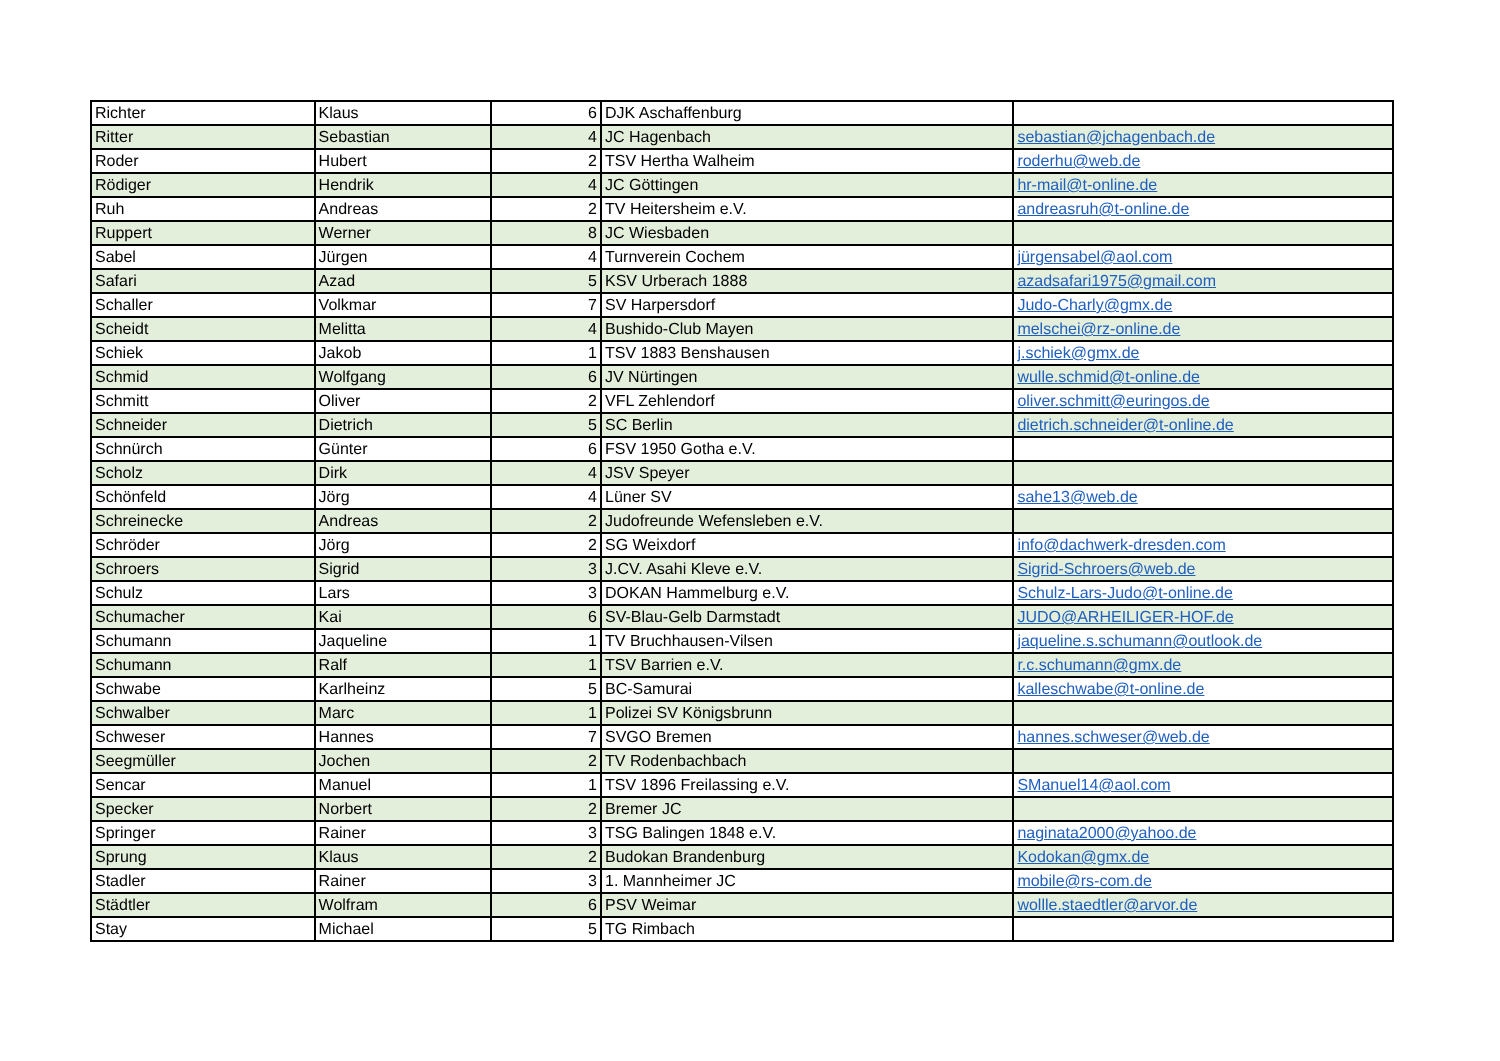| Richter | Klaus | 6 | DJK Aschaffenburg | |
| Ritter | Sebastian | 4 | JC Hagenbach | sebastian@jchagenbach.de |
| Roder | Hubert | 2 | TSV Hertha Walheim | roderhu@web.de |
| Rödiger | Hendrik | 4 | JC Göttingen | hr-mail@t-online.de |
| Ruh | Andreas | 2 | TV Heitersheim e.V. | andreasruh@t-online.de |
| Ruppert | Werner | 8 | JC Wiesbaden | |
| Sabel | Jürgen | 4 | Turnverein Cochem | jürgensabel@aol.com |
| Safari | Azad | 5 | KSV Urberach 1888 | azadsafari1975@gmail.com |
| Schaller | Volkmar | 7 | SV Harpersdorf | Judo-Charly@gmx.de |
| Scheidt | Melitta | 4 | Bushido-Club Mayen | melschei@rz-online.de |
| Schiek | Jakob | 1 | TSV 1883 Benshausen | j.schiek@gmx.de |
| Schmid | Wolfgang | 6 | JV Nürtingen | wulle.schmid@t-online.de |
| Schmitt | Oliver | 2 | VFL Zehlendorf | oliver.schmitt@euringos.de |
| Schneider | Dietrich | 5 | SC Berlin | dietrich.schneider@t-online.de |
| Schnürch | Günter | 6 | FSV 1950 Gotha e.V. | |
| Scholz | Dirk | 4 | JSV Speyer | |
| Schönfeld | Jörg | 4 | Lüner SV | sahe13@web.de |
| Schreinecke | Andreas | 2 | Judofreunde Wefensleben e.V. | |
| Schröder | Jörg | 2 | SG Weixdorf | info@dachwerk-dresden.com |
| Schroers | Sigrid | 3 | J.CV. Asahi Kleve e.V. | Sigrid-Schroers@web.de |
| Schulz | Lars | 3 | DOKAN Hammelburg e.V. | Schulz-Lars-Judo@t-online.de |
| Schumacher | Kai | 6 | SV-Blau-Gelb Darmstadt | JUDO@ARHEILIGER-HOF.de |
| Schumann | Jaqueline | 1 | TV Bruchhausen-Vilsen | jaqueline.s.schumann@outlook.de |
| Schumann | Ralf | 1 | TSV Barrien e.V. | r.c.schumann@gmx.de |
| Schwabe | Karlheinz | 5 | BC-Samurai | kalleschwabe@t-online.de |
| Schwalber | Marc | 1 | Polizei SV Königsbrunn | |
| Schweser | Hannes | 7 | SVGO Bremen | hannes.schweser@web.de |
| Seegmüller | Jochen | 2 | TV Rodenbachbach | |
| Sencar | Manuel | 1 | TSV 1896 Freilassing e.V. | SManuel14@aol.com |
| Specker | Norbert | 2 | Bremer JC | |
| Springer | Rainer | 3 | TSG Balingen 1848 e.V. | naginata2000@yahoo.de |
| Sprung | Klaus | 2 | Budokan Brandenburg | Kodokan@gmx.de |
| Stadler | Rainer | 3 | 1. Mannheimer JC | mobile@rs-com.de |
| Städtler | Wolfram | 6 | PSV Weimar | wollle.staedtler@arvor.de |
| Stay | Michael | 5 | TG Rimbach | |